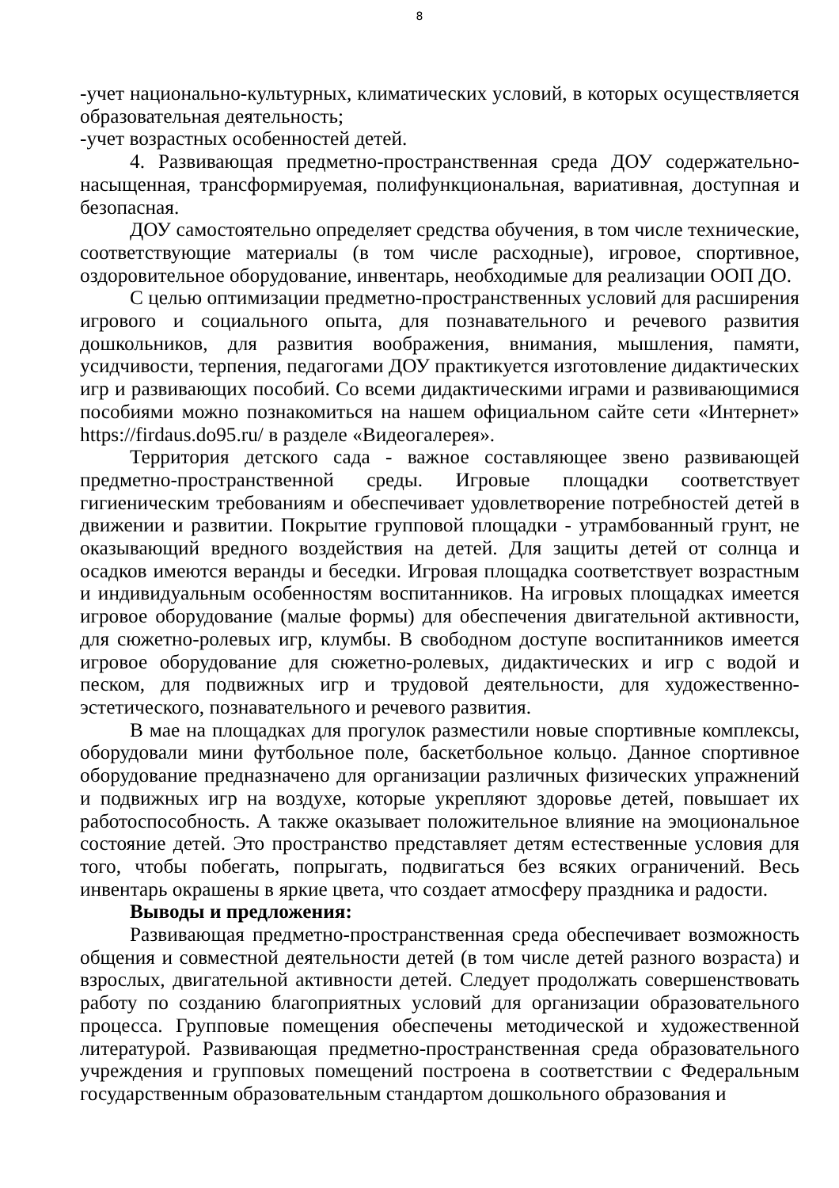8
-учет национально-культурных, климатических условий, в которых осуществляется образовательная деятельность;
-учет возрастных особенностей детей.
4. Развивающая предметно-пространственная среда ДОУ содержательно-насыщенная, трансформируемая, полифункциональная, вариативная, доступная и безопасная.
ДОУ самостоятельно определяет средства обучения, в том числе технические, соответствующие материалы (в том числе расходные), игровое, спортивное, оздоровительное оборудование, инвентарь, необходимые для реализации ООП ДО.
С целью оптимизации предметно-пространственных условий для расширения игрового и социального опыта, для познавательного и речевого развития дошкольников, для развития воображения, внимания, мышления, памяти, усидчивости, терпения, педагогами ДОУ практикуется изготовление дидактических игр и развивающих пособий. Со всеми дидактическими играми и развивающимися пособиями можно познакомиться на нашем официальном сайте сети «Интернет» https://firdaus.do95.ru/ в разделе «Видеогалерея».
Территория детского сада - важное составляющее звено развивающей предметно-пространственной среды. Игровые площадки соответствует гигиеническим требованиям и обеспечивает удовлетворение потребностей детей в движении и развитии. Покрытие групповой площадки - утрамбованный грунт, не оказывающий вредного воздействия на детей. Для защиты детей от солнца и осадков имеются веранды и беседки. Игровая площадка соответствует возрастным и индивидуальным особенностям воспитанников. На игровых площадках имеется игровое оборудование (малые формы) для обеспечения двигательной активности, для сюжетно-ролевых игр, клумбы. В свободном доступе воспитанников имеется игровое оборудование для сюжетно-ролевых, дидактических и игр с водой и песком, для подвижных игр и трудовой деятельности, для художественно-эстетического, познавательного и речевого развития.
В мае на площадках для прогулок разместили новые спортивные комплексы, оборудовали мини футбольное поле, баскетбольное кольцо. Данное спортивное оборудование предназначено для организации различных физических упражнений и подвижных игр на воздухе, которые укрепляют здоровье детей, повышает их работоспособность. А также оказывает положительное влияние на эмоциональное состояние детей. Это пространство представляет детям естественные условия для того, чтобы побегать, попрыгать, подвигаться без всяких ограничений. Весь инвентарь окрашены в яркие цвета, что создает атмосферу праздника и радости.
Выводы и предложения:
Развивающая предметно-пространственная среда обеспечивает возможность общения и совместной деятельности детей (в том числе детей разного возраста) и взрослых, двигательной активности детей. Следует продолжать совершенствовать работу по созданию благоприятных условий для организации образовательного процесса. Групповые помещения обеспечены методической и художественной литературой. Развивающая предметно-пространственная среда образовательного учреждения и групповых помещений построена в соответствии с Федеральным государственным образовательным стандартом дошкольного образования и